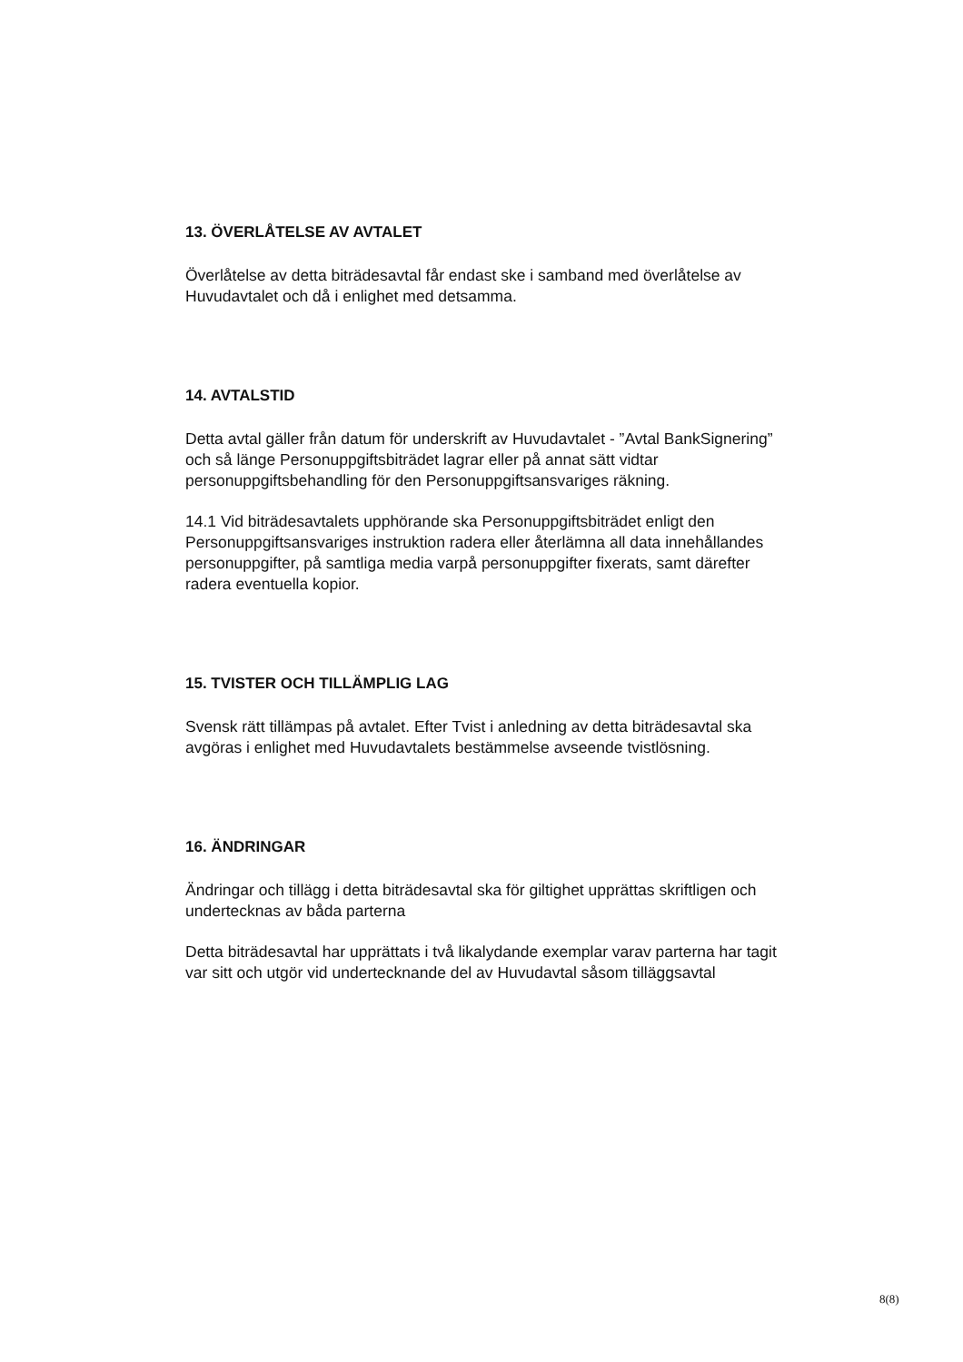13. ÖVERLÅTELSE AV AVTALET
Överlåtelse av detta biträdesavtal får endast ske i samband med överlåtelse av Huvudavtalet och då i enlighet med detsamma.
14. AVTALSTID
Detta avtal gäller från datum för underskrift av Huvudavtalet - ”Avtal BankSignering” och så länge Personuppgiftsbiträdet lagrar eller på annat sätt vidtar personuppgiftsbehandling för den Personuppgiftsansvariges räkning.
14.1 Vid biträdesavtalets upphörande ska Personuppgiftsbiträdet enligt den Personuppgiftsansvariges instruktion radera eller återlämna all data innehållandes personuppgifter, på samtliga media varpå personuppgifter fixerats, samt därefter radera eventuella kopior.
15. TVISTER OCH TILLÄMPLIG LAG
Svensk rätt tillämpas på avtalet. Efter Tvist i anledning av detta biträdesavtal ska avgöras i enlighet med Huvudavtalets bestämmelse avseende tvistlösning.
16. ÄNDRINGAR
Ändringar och tillägg i detta biträdesavtal ska för giltighet upprättas skriftligen och undertecknas av båda parterna
Detta biträdesavtal har upprättats i två likalydande exemplar varav parterna har tagit var sitt och utgör vid undertecknande del av Huvudavtal såsom tilläggsavtal
8(8)